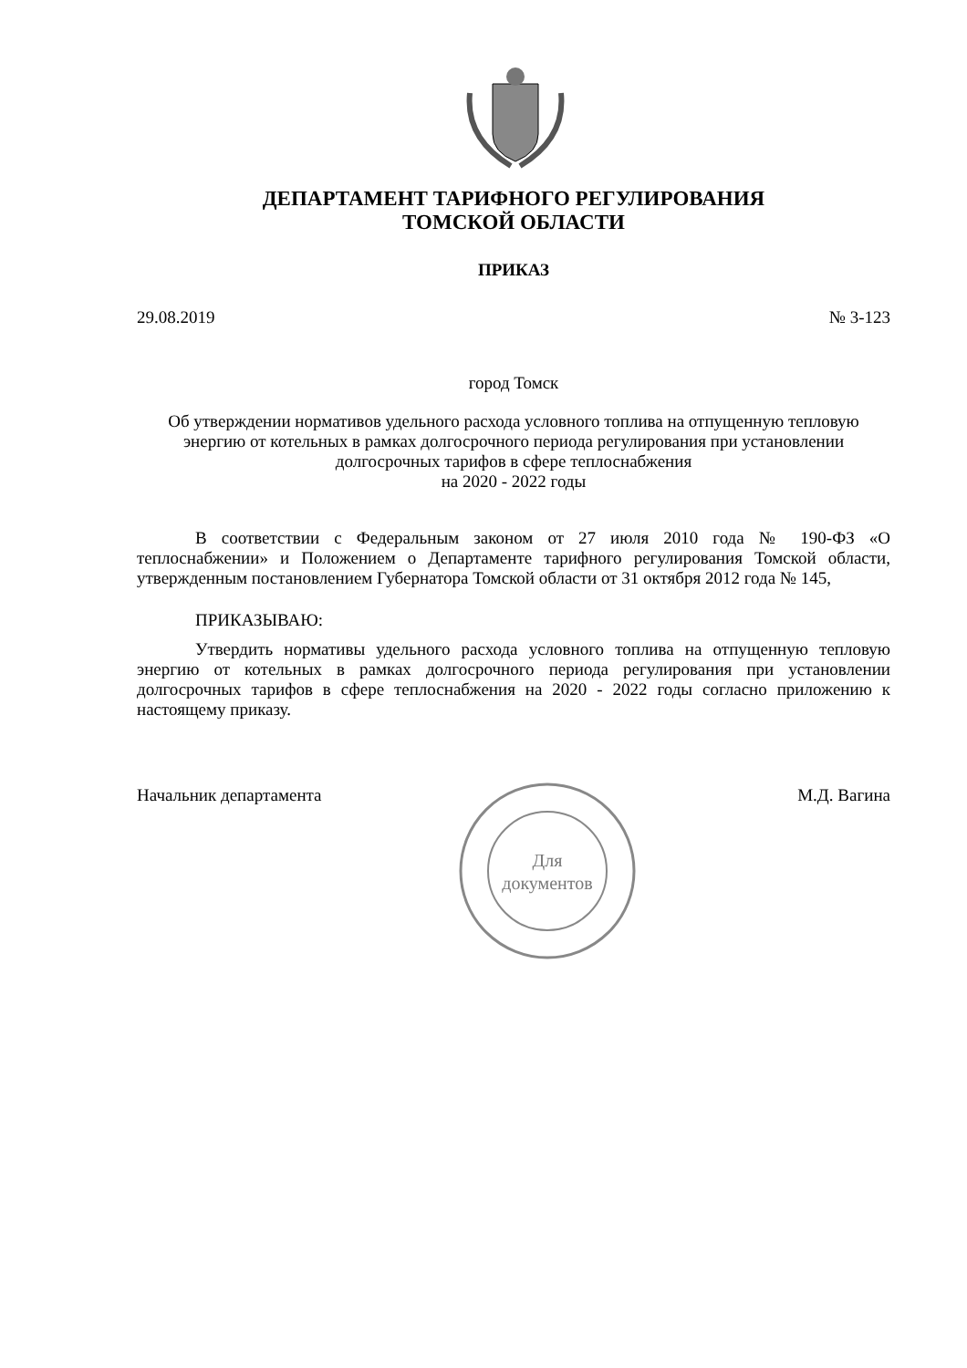ДЕПАРТАМЕНТ ТАРИФНОГО РЕГУЛИРОВАНИЯ
ТОМСКОЙ ОБЛАСТИ
ПРИКАЗ
29.08.2019 № 3-123
город Томск
Об утверждении нормативов удельного расхода условного топлива на отпущенную тепловую энергию от котельных в рамках долгосрочного периода регулирования при установлении долгосрочных тарифов в сфере теплоснабжения
на 2020 - 2022 годы
В соответствии с Федеральным законом от 27 июля 2010 года № 190-ФЗ «О теплоснабжении» и Положением о Департаменте тарифного регулирования Томской области, утвержденным постановлением Губернатора Томской области от 31 октября 2012 года № 145,
ПРИКАЗЫВАЮ:
Утвердить нормативы удельного расхода условного топлива на отпущенную тепловую энергию от котельных в рамках долгосрочного периода регулирования при установлении долгосрочных тарифов в сфере теплоснабжения на 2020 - 2022 годы согласно приложению к настоящему приказу.
Начальник департамента М.Д. Вагина
Для
документов